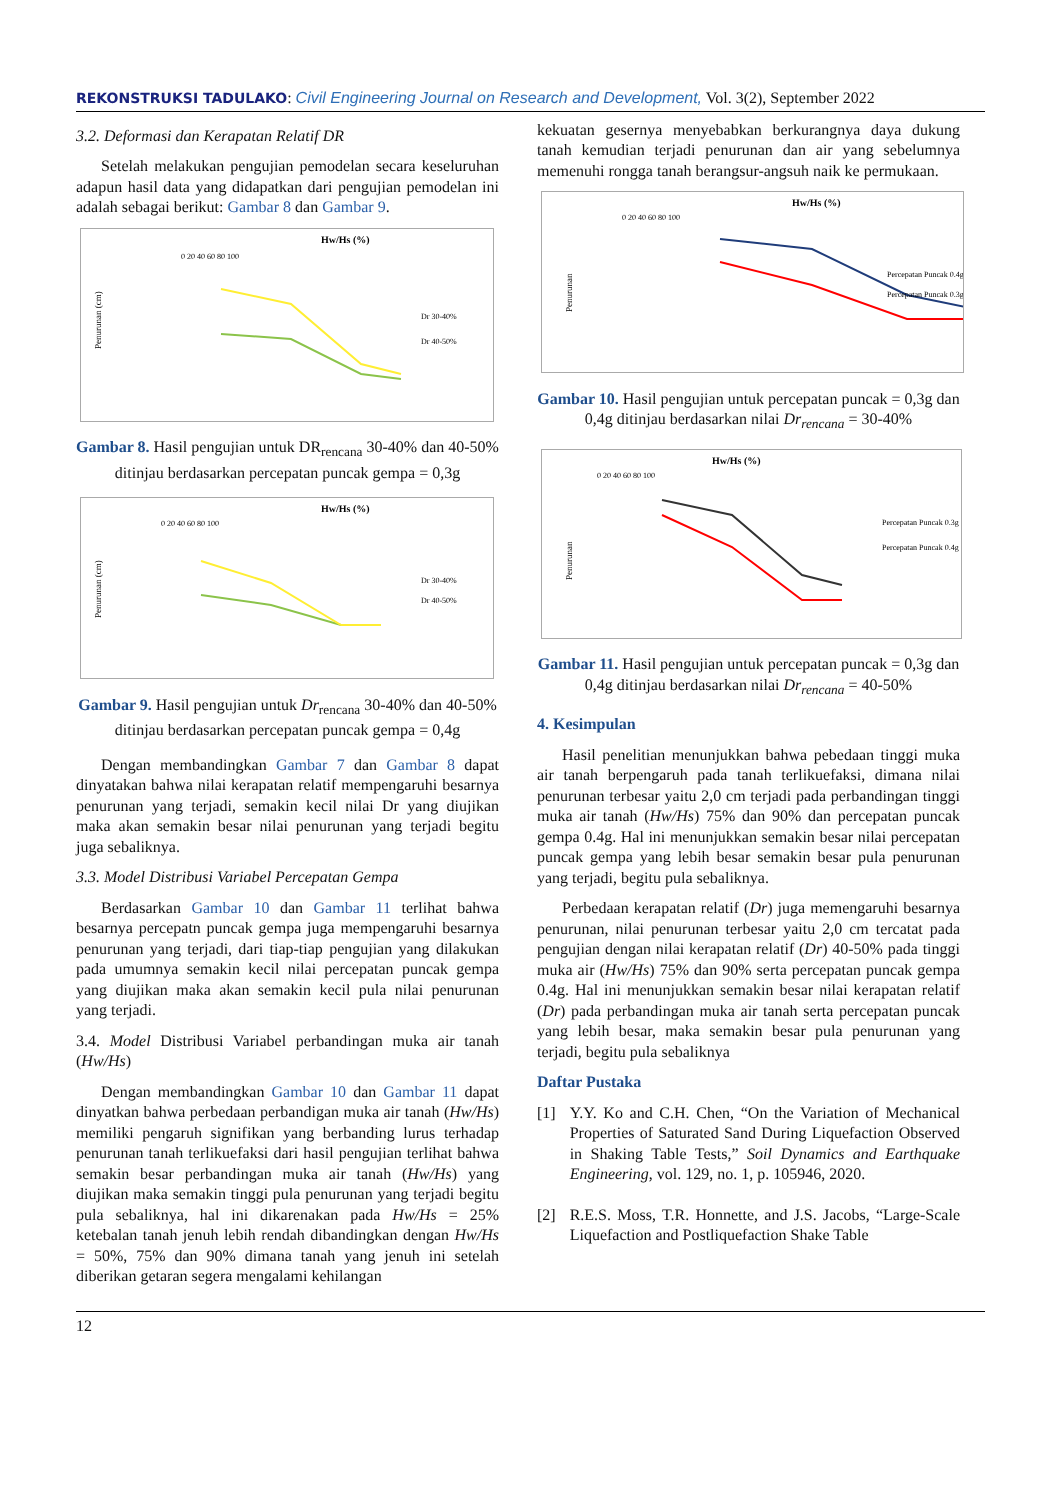REKONSTRUKSI TADULAKO: Civil Engineering Journal on Research and Development, Vol. 3(2), September 2022
3.2. Deformasi dan Kerapatan Relatif DR
Setelah melakukan pengujian pemodelan secara keseluruhan adapun hasil data yang didapatkan dari pengujian pemodelan ini adalah sebagai berikut: Gambar 8 dan Gambar 9.
Hw/Hs (%)
0 20 40 60 80 100
Penurunan (cm)
Dr 30-40%
Dr 40-50%
Gambar 8. Hasil pengujian untuk DR<sub>rencana</sub> 30-40% dan 40-50% ditinjau berdasarkan percepatan puncak gempa = 0,3g
Hw/Hs (%)
0 20 40 60 80 100
Penurunan (cm)
Dr 30-40%
Dr 40-50%
Gambar 9. Hasil pengujian untuk Dr<sub>rencana</sub> 30-40% dan 40-50% ditinjau berdasarkan percepatan puncak gempa = 0,4g
Dengan membandingkan Gambar 7 dan Gambar 8 dapat dinyatakan bahwa nilai kerapatan relatif mempengaruhi besarnya penurunan yang terjadi, semakin kecil nilai Dr yang diujikan maka akan semakin besar nilai penurunan yang terjadi begitu juga sebaliknya.
3.3. Model Distribusi Variabel Percepatan Gempa
Berdasarkan Gambar 10 dan Gambar 11 terlihat bahwa besarnya percepatn puncak gempa juga mempengaruhi besarnya penurunan yang terjadi, dari tiap-tiap pengujian yang dilakukan pada umumnya semakin kecil nilai percepatan puncak gempa yang diujikan maka akan semakin kecil pula nilai penurunan yang terjadi.
3.4. Model Distribusi Variabel perbandingan muka air tanah (Hw/Hs)
Dengan membandingkan Gambar 10 dan Gambar 11 dapat dinyatkan bahwa perbedaan perbandigan muka air tanah (Hw/Hs) memiliki pengaruh signifikan yang berbanding lurus terhadap penurunan tanah terlikuefaksi dari hasil pengujian terlihat bahwa semakin besar perbandingan muka air tanah (Hw/Hs) yang diujikan maka semakin tinggi pula penurunan yang terjadi begitu pula sebaliknya, hal ini dikarenakan pada Hw/Hs = 25% ketebalan tanah jenuh lebih rendah dibandingkan dengan Hw/Hs = 50%, 75% dan 90% dimana tanah yang jenuh ini setelah diberikan getaran segera mengalami kehilangan
kekuatan gesernya menyebabkan berkurangnya daya dukung tanah kemudian terjadi penurunan dan air yang sebelumnya memenuhi rongga tanah berangsur-angsuh naik ke permukaan.
Hw/Hs (%)
0 20 40 60 80 100
Penurunan
Percepatan Puncak 0.4g
Percepatan Puncak 0.3g
Gambar 10. Hasil pengujian untuk percepatan puncak = 0,3g dan 0,4g ditinjau berdasarkan nilai Dr<sub>rencana</sub> = 30-40%
Hw/Hs (%)
0 20 40 60 80 100
Penurunan
Percepatan Puncak 0.3g
Percepatan Puncak 0.4g
Gambar 11. Hasil pengujian untuk percepatan puncak = 0,3g dan 0,4g ditinjau berdasarkan nilai Dr<sub>rencana</sub> = 40-50%
4. Kesimpulan
Hasil penelitian menunjukkan bahwa pebedaan tinggi muka air tanah berpengaruh pada tanah terlikuefaksi, dimana nilai penurunan terbesar yaitu 2,0 cm terjadi pada perbandingan tinggi muka air tanah (Hw/Hs) 75% dan 90% dan percepatan puncak gempa 0.4g. Hal ini menunjukkan semakin besar nilai percepatan puncak gempa yang lebih besar semakin besar pula penurunan yang terjadi, begitu pula sebaliknya.
Perbedaan kerapatan relatif (Dr) juga memengaruhi besarnya penurunan, nilai penurunan terbesar yaitu 2,0 cm tercatat pada pengujian dengan nilai kerapatan relatif (Dr) 40-50% pada tinggi muka air (Hw/Hs) 75% dan 90% serta percepatan puncak gempa 0.4g. Hal ini menunjukkan semakin besar nilai kerapatan relatif (Dr) pada perbandingan muka air tanah serta percepatan puncak yang lebih besar, maka semakin besar pula penurunan yang terjadi, begitu pula sebaliknya
Daftar Pustaka
[1] Y.Y. Ko and C.H. Chen, “On the Variation of Mechanical Properties of Saturated Sand During Liquefaction Observed in Shaking Table Tests,” Soil Dynamics and Earthquake Engineering, vol. 129, no. 1, p. 105946, 2020.
[2] R.E.S. Moss, T.R. Honnette, and J.S. Jacobs, “Large-Scale Liquefaction and Postliquefaction Shake Table
12